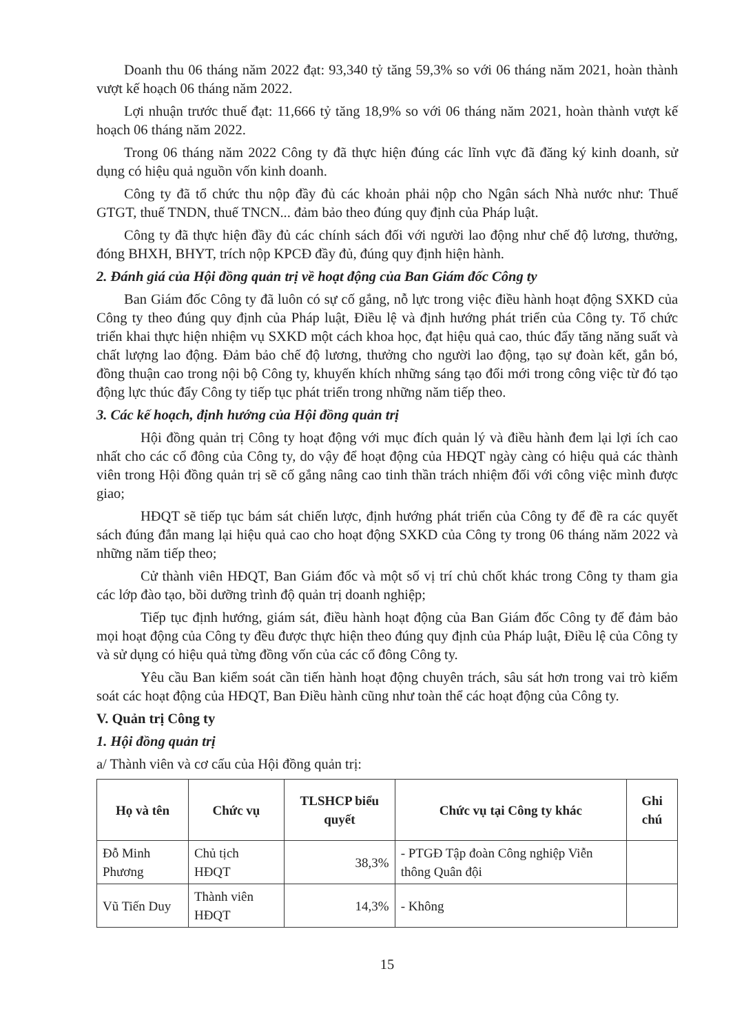Doanh thu 06 tháng năm 2022 đạt: 93,340 tỷ tăng 59,3% so với 06 tháng năm 2021, hoàn thành vượt kế hoạch 06 tháng năm 2022.
Lợi nhuận trước thuế đạt: 11,666 tỷ tăng 18,9% so với 06 tháng năm 2021, hoàn thành vượt kế hoạch 06 tháng năm 2022.
Trong 06 tháng năm 2022 Công ty đã thực hiện đúng các lĩnh vực đã đăng ký kinh doanh, sử dụng có hiệu quả nguồn vốn kinh doanh.
Công ty đã tổ chức thu nộp đầy đủ các khoản phải nộp cho Ngân sách Nhà nước như: Thuế GTGT, thuế TNDN, thuế TNCN... đảm bảo theo đúng quy định của Pháp luật.
Công ty đã thực hiện đầy đủ các chính sách đối với người lao động như chế độ lương, thưởng, đóng BHXH, BHYT, trích nộp KPCĐ đầy đủ, đúng quy định hiện hành.
2. Đánh giá của Hội đồng quản trị về hoạt động của Ban Giám đốc Công ty
Ban Giám đốc Công ty đã luôn có sự cố gắng, nỗ lực trong việc điều hành hoạt động SXKD của Công ty theo đúng quy định của Pháp luật, Điều lệ và định hướng phát triển của Công ty. Tổ chức triển khai thực hiện nhiệm vụ SXKD một cách khoa học, đạt hiệu quả cao, thúc đẩy tăng năng suất và chất lượng lao động. Đảm bảo chế độ lương, thưởng cho người lao động, tạo sự đoàn kết, gắn bó, đồng thuận cao trong nội bộ Công ty, khuyến khích những sáng tạo đổi mới trong công việc từ đó tạo động lực thúc đẩy Công ty tiếp tục phát triển trong những năm tiếp theo.
3. Các kế hoạch, định hướng của Hội đồng quản trị
Hội đồng quản trị Công ty hoạt động với mục đích quản lý và điều hành đem lại lợi ích cao nhất cho các cổ đông của Công ty, do vậy để hoạt động của HĐQT ngày càng có hiệu quả các thành viên trong Hội đồng quản trị sẽ cố gắng nâng cao tinh thần trách nhiệm đối với công việc mình được giao;
HĐQT sẽ tiếp tục bám sát chiến lược, định hướng phát triển của Công ty để đề ra các quyết sách đúng đắn mang lại hiệu quả cao cho hoạt động SXKD của Công ty trong 06 tháng năm 2022 và những năm tiếp theo;
Cử thành viên HĐQT, Ban Giám đốc và một số vị trí chủ chốt khác trong Công ty tham gia các lớp đào tạo, bồi dưỡng trình độ quản trị doanh nghiệp;
Tiếp tục định hướng, giám sát, điều hành hoạt động của Ban Giám đốc Công ty để đảm bảo mọi hoạt động của Công ty đều được thực hiện theo đúng quy định của Pháp luật, Điều lệ của Công ty và sử dụng có hiệu quả từng đồng vốn của các cổ đông Công ty.
Yêu cầu Ban kiểm soát cần tiến hành hoạt động chuyên trách, sâu sát hơn trong vai trò kiểm soát các hoạt động của HĐQT, Ban Điều hành cũng như toàn thể các hoạt động của Công ty.
V. Quản trị Công ty
1. Hội đồng quản trị
a/ Thành viên và cơ cấu của Hội đồng quản trị:
| Họ và tên | Chức vụ | TLSHCP biểu quyết | Chức vụ tại Công ty khác | Ghi chú |
| --- | --- | --- | --- | --- |
| Đỗ Minh Phương | Chủ tịch HĐQT | 38,3% | - PTGĐ Tập đoàn Công nghiệp Viễn thông Quân đội | |
| Vũ Tiến Duy | Thành viên HĐQT | 14,3% | - Không | |
15